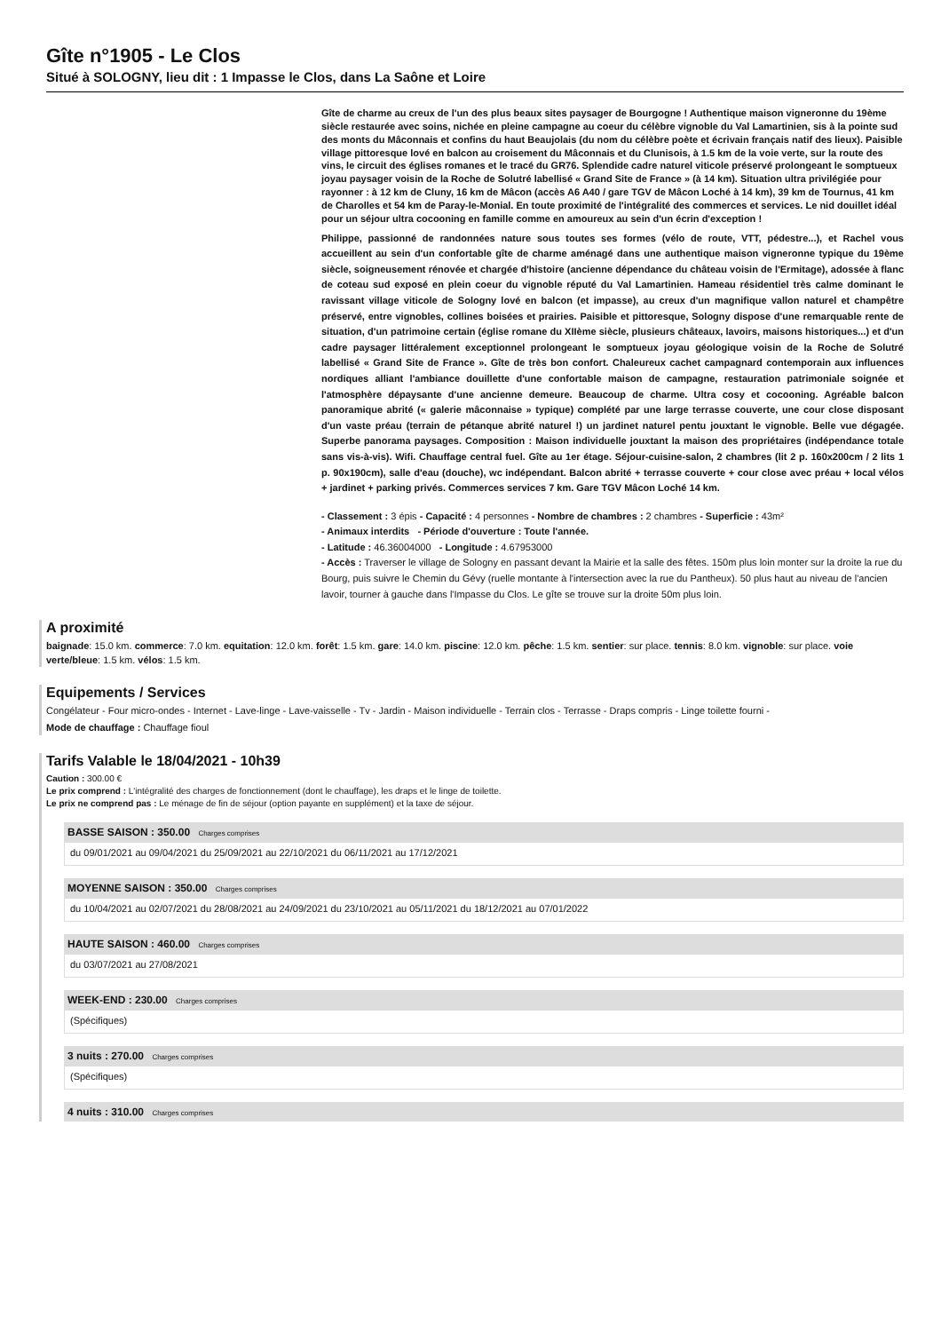Gîte n°1905 - Le Clos
Situé à SOLOGNY, lieu dit : 1 Impasse le Clos, dans La Saône et Loire
Gîte de charme au creux de l'un des plus beaux sites paysager de Bourgogne ! Authentique maison vigneronne du 19ème siècle restaurée avec soins, nichée en pleine campagne au coeur du célèbre vignoble du Val Lamartinien, sis à la pointe sud des monts du Mâconnais et confins du haut Beaujolais (du nom du célèbre poète et écrivain français natif des lieux). Paisible village pittoresque lové en balcon au croisement du Mâconnais et du Clunisois, à 1.5 km de la voie verte, sur la route des vins, le circuit des églises romanes et le tracé du GR76. Splendide cadre naturel viticole préservé prolongeant le somptueux joyau paysager voisin de la Roche de Solutré labellisé « Grand Site de France » (à 14 km). Situation ultra privilégiée pour rayonner : à 12 km de Cluny, 16 km de Mâcon (accès A6 A40 / gare TGV de Mâcon Loché à 14 km), 39 km de Tournus, 41 km de Charolles et 54 km de Paray-le-Monial. En toute proximité de l'intégralité des commerces et services. Le nid douillet idéal pour un séjour ultra cocooning en famille comme en amoureux au sein d'un écrin d'exception !
Philippe, passionné de randonnées nature sous toutes ses formes (vélo de route, VTT, pédestre...), et Rachel vous accueillent au sein d'un confortable gîte de charme aménagé dans une authentique maison vigneronne typique du 19ème siècle, soigneusement rénovée et chargée d'histoire (ancienne dépendance du château voisin de l'Ermitage), adossée à flanc de coteau sud exposé en plein coeur du vignoble réputé du Val Lamartinien. Hameau résidentiel très calme dominant le ravissant village viticole de Sologny lové en balcon (et impasse), au creux d'un magnifique vallon naturel et champêtre préservé, entre vignobles, collines boisées et prairies. Paisible et pittoresque, Sologny dispose d'une remarquable rente de situation, d'un patrimoine certain (église romane du XIIème siècle, plusieurs châteaux, lavoirs, maisons historiques...) et d'un cadre paysager littéralement exceptionnel prolongeant le somptueux joyau géologique voisin de la Roche de Solutré labellisé « Grand Site de France ». Gîte de très bon confort. Chaleureux cachet campagnard contemporain aux influences nordiques alliant l'ambiance douillette d'une confortable maison de campagne, restauration patrimoniale soignée et l'atmosphère dépaysante d'une ancienne demeure. Beaucoup de charme. Ultra cosy et cocooning. Agréable balcon panoramique abrité (« galerie mâconnaise » typique) complété par une large terrasse couverte, une cour close disposant d'un vaste préau (terrain de pétanque abrité naturel !) un jardinet naturel pentu jouxtant le vignoble. Belle vue dégagée. Superbe panorama paysages. Composition : Maison individuelle jouxtant la maison des propriétaires (indépendance totale sans vis-à-vis). Wifi. Chauffage central fuel. Gîte au 1er étage. Séjour-cuisine-salon, 2 chambres (lit 2 p. 160x200cm / 2 lits 1 p. 90x190cm), salle d'eau (douche), wc indépendant. Balcon abrité + terrasse couverte + cour close avec préau + local vélos + jardinet + parking privés. Commerces services 7 km. Gare TGV Mâcon Loché 14 km.
- Classement : 3 épis - Capacité : 4 personnes - Nombre de chambres : 2 chambres - Superficie : 43m²
- Animaux interdits - Période d'ouverture : Toute l'année.
- Latitude : 46.36004000 - Longitude : 4.67953000
- Accès : Traverser le village de Sologny en passant devant la Mairie et la salle des fêtes. 150m plus loin monter sur la droite la rue du Bourg, puis suivre le Chemin du Gévy (ruelle montante à l'intersection avec la rue du Pantheux). 50 plus haut au niveau de l'ancien lavoir, tourner à gauche dans l'Impasse du Clos. Le gîte se trouve sur la droite 50m plus loin.
A proximité
baignade: 15.0 km. commerce: 7.0 km. equitation: 12.0 km. forêt: 1.5 km. gare: 14.0 km. piscine: 12.0 km. pêche: 1.5 km. sentier: sur place. tennis: 8.0 km. vignoble: sur place. voie verte/bleue: 1.5 km. vélos: 1.5 km.
Equipements / Services
Congélateur - Four micro-ondes - Internet - Lave-linge - Lave-vaisselle - Tv - Jardin - Maison individuelle - Terrain clos - Terrasse - Draps compris - Linge toilette fourni -
Mode de chauffage : Chauffage fioul
Tarifs Valable le 18/04/2021 - 10h39
Caution : 300.00 €
Le prix comprend : L'intégralité des charges de fonctionnement (dont le chauffage), les draps et le linge de toilette.
Le prix ne comprend pas : Le ménage de fin de séjour (option payante en supplément) et la taxe de séjour.
BASSE SAISON : 350.00 Charges comprises
du 09/01/2021 au 09/04/2021 du 25/09/2021 au 22/10/2021 du 06/11/2021 au 17/12/2021
MOYENNE SAISON : 350.00 Charges comprises
du 10/04/2021 au 02/07/2021 du 28/08/2021 au 24/09/2021 du 23/10/2021 au 05/11/2021 du 18/12/2021 au 07/01/2022
HAUTE SAISON : 460.00 Charges comprises
du 03/07/2021 au 27/08/2021
WEEK-END : 230.00 Charges comprises
(Spécifiques)
3 nuits : 270.00 Charges comprises
(Spécifiques)
4 nuits : 310.00 Charges comprises